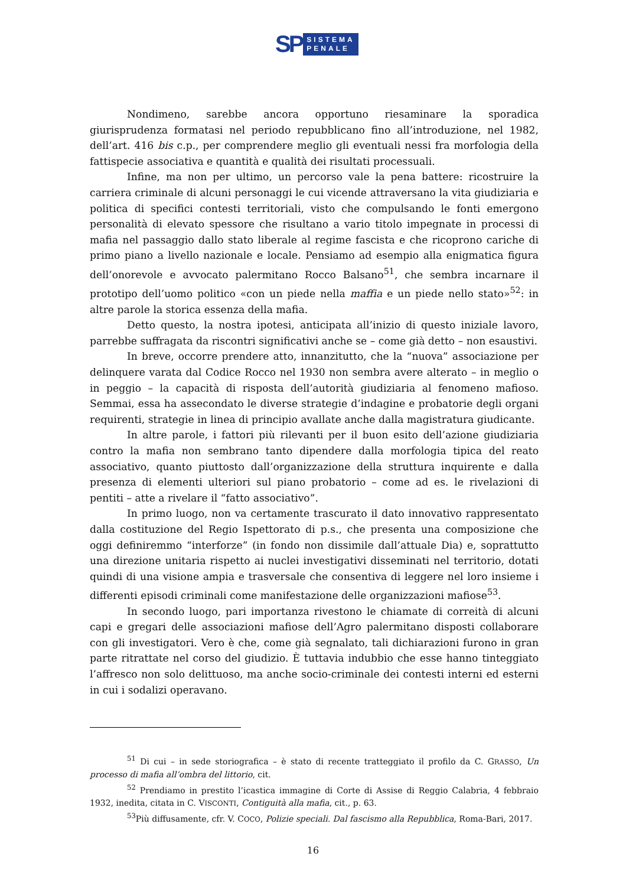SP
SISTEMA
PENALE
Nondimeno, sarebbe ancora opportuno riesaminare la sporadica giurisprudenza formatasi nel periodo repubblicano fino all’introduzione, nel 1982, dell’art. 416 bis c.p., per comprendere meglio gli eventuali nessi fra morfologia della fattispecie associativa e quantità e qualità dei risultati processuali.
Infine, ma non per ultimo, un percorso vale la pena battere: ricostruire la carriera criminale di alcuni personaggi le cui vicende attraversano la vita giudiziaria e politica di specifici contesti territoriali, visto che compulsando le fonti emergono personalità di elevato spessore che risultano a vario titolo impegnate in processi di mafia nel passaggio dallo stato liberale al regime fascista e che ricoprono cariche di primo piano a livello nazionale e locale. Pensiamo ad esempio alla enigmatica figura dell’onorevole e avvocato palermitano Rocco Balsano<sup>51</sup>, che sembra incarnare il prototipo dell’uomo politico «con un piede nella maffia e un piede nello stato»<sup>52</sup>: in altre parole la storica essenza della mafia.
Detto questo, la nostra ipotesi, anticipata all’inizio di questo iniziale lavoro, parrebbe suffragata da riscontri significativi anche se – come già detto – non esaustivi.
In breve, occorre prendere atto, innanzitutto, che la “nuova” associazione per delinquere varata dal Codice Rocco nel 1930 non sembra avere alterato – in meglio o in peggio – la capacità di risposta dell’autorità giudiziaria al fenomeno mafioso. Semmai, essa ha assecondato le diverse strategie d’indagine e probatorie degli organi requirenti, strategie in linea di principio avallate anche dalla magistratura giudicante.
In altre parole, i fattori più rilevanti per il buon esito dell’azione giudiziaria contro la mafia non sembrano tanto dipendere dalla morfologia tipica del reato associativo, quanto piuttosto dall’organizzazione della struttura inquirente e dalla presenza di elementi ulteriori sul piano probatorio – come ad es. le rivelazioni di pentiti – atte a rivelare il “fatto associativo”.
In primo luogo, non va certamente trascurato il dato innovativo rappresentato dalla costituzione del Regio Ispettorato di p.s., che presenta una composizione che oggi definiremmo “interforze” (in fondo non dissimile dall’attuale Dia) e, soprattutto una direzione unitaria rispetto ai nuclei investigativi disseminati nel territorio, dotati quindi di una visione ampia e trasversale che consentiva di leggere nel loro insieme i differenti episodi criminali come manifestazione delle organizzazioni mafiose<sup>53</sup>.
In secondo luogo, pari importanza rivestono le chiamate di correità di alcuni capi e gregari delle associazioni mafiose dell’Agro palermitano disposti collaborare con gli investigatori. Vero è che, come già segnalato, tali dichiarazioni furono in gran parte ritrattate nel corso del giudizio. È tuttavia indubbio che esse hanno tinteggiato l’affresco non solo delittuoso, ma anche socio-criminale dei contesti interni ed esterni in cui i sodalizi operavano.
<sup>51</sup> Di cui – in sede storiografica – è stato di recente tratteggiato il profilo da C. GRASSO, Un processo di mafia all’ombra del littorio, cit.
<sup>52</sup> Prendiamo in prestito l’icastica immagine di Corte di Assise di Reggio Calabria, 4 febbraio 1932, inedita, citata in C. VISCONTI, Contiguità alla mafia, cit., p. 63.
<sup>53</sup> Più diffusamente, cfr. V. COCO, Polizie speciali. Dal fascismo alla Repubblica, Roma-Bari, 2017.
16